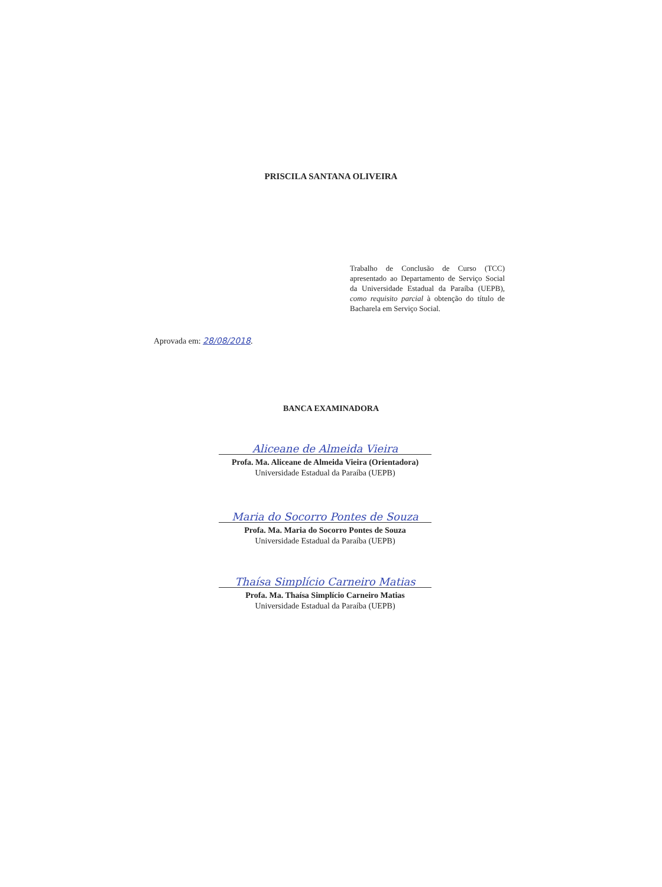PRISCILA SANTANA OLIVEIRA
Trabalho de Conclusão de Curso (TCC) apresentado ao Departamento de Serviço Social da Universidade Estadual da Paraíba (UEPB), como requisito parcial à obtenção do título de Bacharela em Serviço Social.
Aprovada em: 28/08/2018.
BANCA EXAMINADORA
Aliceane de Almeida Vieira
Profa. Ma. Aliceane de Almeida Vieira (Orientadora)
Universidade Estadual da Paraíba (UEPB)
Maria do Socorro Pontes de Souza
Profa. Ma. Maria do Socorro Pontes de Souza
Universidade Estadual da Paraíba (UEPB)
Thaísa Simplício Carneiro Matias
Profa. Ma. Thaísa Simplício Carneiro Matias
Universidade Estadual da Paraíba (UEPB)